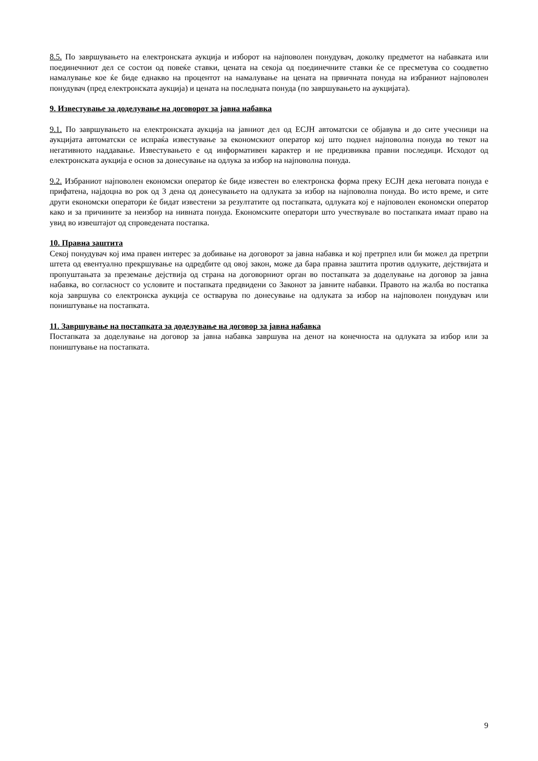8.5. По завршувањето на електронската аукција и изборот на најповолен понудувач, доколку предметот на набавката или поединечниот дел се состои од повеќе ставки, цената на секоја од поединечните ставки ќе се пресметува со соодветно намалување кое ќе биде еднакво на процентот на намалување на цената на првичната понуда на избраниот најповолен понудувач (пред електронската аукција) и цената на последната понуда (по завршувањето на аукцијата).
9. Известување за доделување на договорот за јавна набавка
9.1. По завршувањето на електронската аукција на јавниот дел од ЕСЈН автоматски се објавува и до сите учесници на аукцијата автоматски се испраќа известување за економскиот оператор кој што поднел најповолна понуда во текот на негативното наддавање. Известувањето е од информативен карактер и не предизвиква правни последици. Исходот од електронската аукција е основ за донесување на одлука за избор на најповолна понуда.
9.2. Избраниот најповолен економски оператор ќе биде известен во електронска форма преку ЕСЈН дека неговата понуда е прифатена, најдоцна во рок од 3 дена од донесувањето на одлуката за избор на најповолна понуда. Во исто време, и сите други економски оператори ќе бидат известени за резултатите од постапката, одлуката кој е најповолен економски оператор како и за причините за неизбор на нивната понуда. Економските оператори што учествувале во постапката имаат право на увид во извештајот од спроведената постапка.
10. Правна заштита
Секој понудувач кој има правен интерес за добивање на договорот за јавна набавка и кој претрпел или би можел да претрпи штета од евентуално прекршување на одредбите од овој закон, може да бара правна заштита против одлуките, дејствијата и пропуштањата за преземање дејствија од страна на договорниот орган во постапката за доделување на договор за јавна набавка, во согласност со условите и постапката предвидени со Законот за јавните набавки. Правото на жалба во постапка која завршува со електронска аукција се остварува по донесување на одлуката за избор на најповолен понудувач или поништување на постапката.
11. Завршување на постапката за доделување на договор за јавна набавка
Постапката за доделување на договор за јавна набавка завршува на денот на конечноста на одлуката за избор или за поништување на постапката.
9